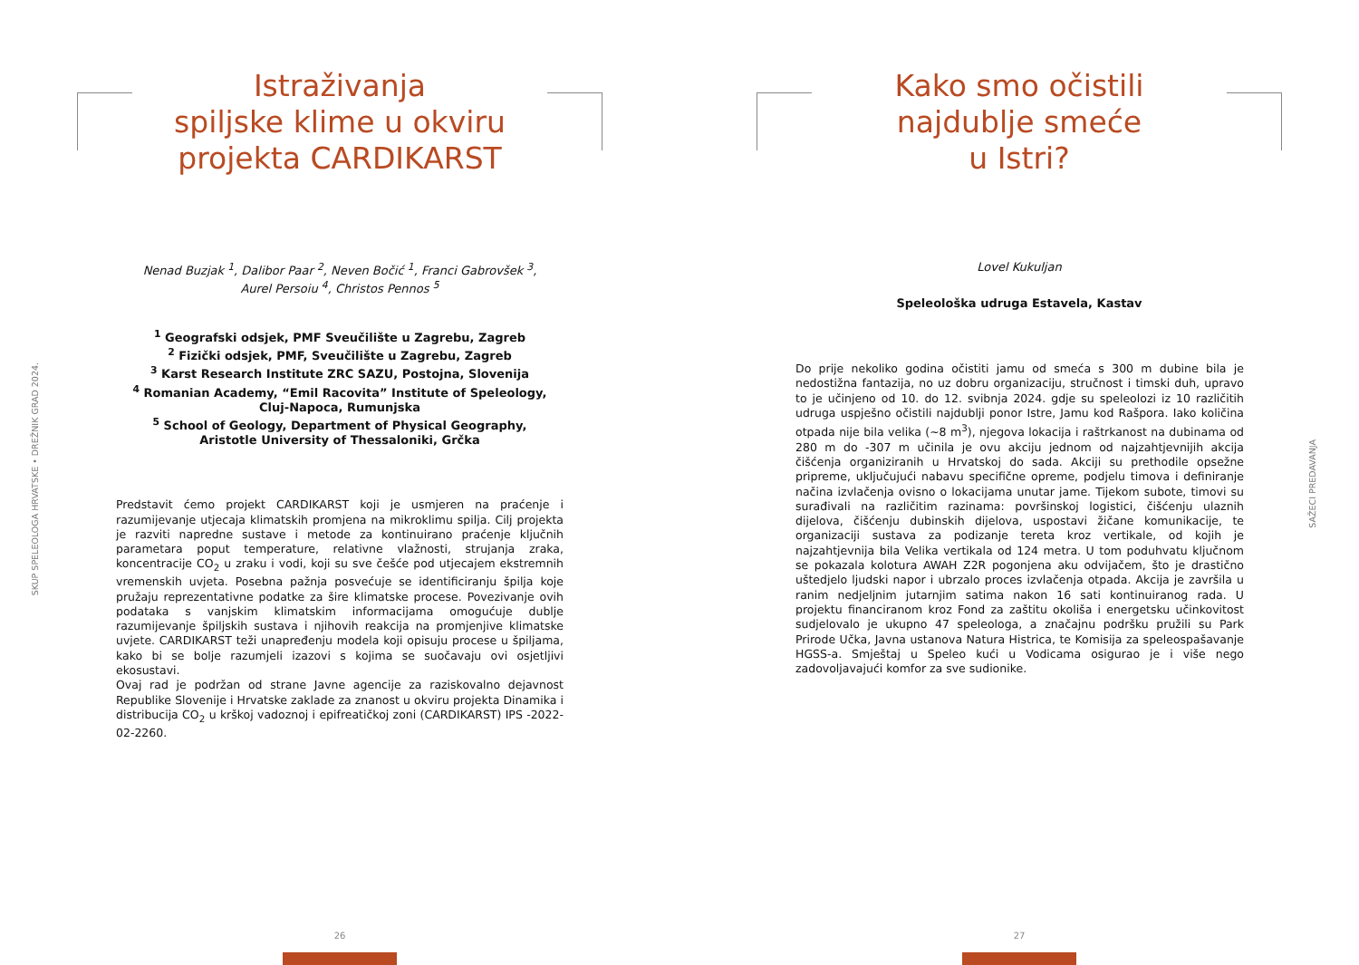Istraživanja
spiljske klime u okviru
projekta CARDIKARST
Nenad Buzjak <sup>1</sup>, Dalibor Paar <sup>2</sup>, Neven Bočić <sup>1</sup>, Franci Gabrovšek <sup>3</sup>,
Aurel Persoiu <sup>4</sup>, Christos Pennos <sup>5</sup>
<sup>1</sup> Geografski odsjek, PMF Sveučilište u Zagrebu, Zagreb
<sup>2</sup> Fizički odsjek, PMF, Sveučilište u Zagrebu, Zagreb
<sup>3</sup> Karst Research Institute ZRC SAZU, Postojna, Slovenija
<sup>4</sup> Romanian Academy, “Emil Racovita” Institute of Speleology,
Cluj-Napoca, Rumunjska
<sup>5</sup> School of Geology, Department of Physical Geography,
Aristotle University of Thessaloniki, Grčka
Predstavit ćemo projekt CARDIKARST koji je usmjeren na praćenje i razumijevanje utjecaja klimatskih promjena na mikroklimu spilja. Cilj projekta je razviti napredne sustave i metode za kontinuirano praćenje ključnih parametara poput temperature, relativne vlažnosti, strujanja zraka, koncentracije CO<sub>2</sub> u zraku i vodi, koji su sve češće pod utjecajem ekstremnih vremenskih uvjeta. Posebna pažnja posvećuje se identificiranju špilja koje pružaju reprezentativne podatke za šire klimatske procese. Povezivanje ovih podataka s vanjskim klimatskim informacijama omogućuje dublje razumijevanje špiljskih sustava i njihovih reakcija na promjenjive klimatske uvjete. CARDIKARST teži unapređenju modela koji opisuju procese u špiljama, kako bi se bolje razumjeli izazovi s kojima se suočavaju ovi osjetljivi ekosustavi.
Ovaj rad je podržan od strane Javne agencije za raziskovalno dejavnost Republike Slovenije i Hrvatske zaklade za znanost u okviru projekta Dinamika i distribucija CO<sub>2</sub> u krškoj vadoznoj i epifreatičkoj zoni (CARDIKARST) IPS -2022-02-2260.
SKUP SPELEOLOGA HRVATSKE • DREŽNIK GRAD 2024.
26
Kako smo očistili
najdublje smeće
u Istri?
Lovel Kukuljan
Speleološka udruga Estavela, Kastav
Do prije nekoliko godina očistiti jamu od smeća s 300 m dubine bila je nedostižna fantazija, no uz dobru organizaciju, stručnost i timski duh, upravo to je učinjeno od 10. do 12. svibnja 2024. gdje su speleolozi iz 10 različitih udruga uspješno očistili najdublji ponor Istre, Jamu kod Rašpora. Iako količina otpada nije bila velika (~8 m<sup>3</sup>), njegova lokacija i raštrkanost na dubinama od 280 m do -307 m učinila je ovu akciju jednom od najzahtjevnijih akcija čišćenja organiziranih u Hrvatskoj do sada. Akciji su prethodile opsežne pripreme, uključujući nabavu specifične opreme, podjelu timova i definiranje načina izvlačenja ovisno o lokacijama unutar jame. Tijekom subote, timovi su surađivali na različitim razinama: površinskoj logistici, čišćenju ulaznih dijelova, čišćenju dubinskih dijelova, uspostavi žičane komunikacije, te organizaciji sustava za podizanje tereta kroz vertikale, od kojih je najzahtjevnija bila Velika vertikala od 124 metra. U tom poduhvatu ključnom se pokazala kolotura AWAH Z2R pogonjena aku odvijačem, što je drastično uštedjelo ljudski napor i ubrzalo proces izvlačenja otpada. Akcija je završila u ranim nedjeljnim jutarnjim satima nakon 16 sati kontinuiranog rada. U projektu financiranom kroz Fond za zaštitu okoliša i energetsku učinkovitost sudjelovalo je ukupno 47 speleologa, a značajnu podršku pružili su Park Prirode Učka, Javna ustanova Natura Histrica, te Komisija za speleospašavanje HGSS-a. Smještaj u Speleo kući u Vodicama osigurao je i više nego zadovoljavajući komfor za sve sudionike.
SAŽECI PREDAVANJA
27